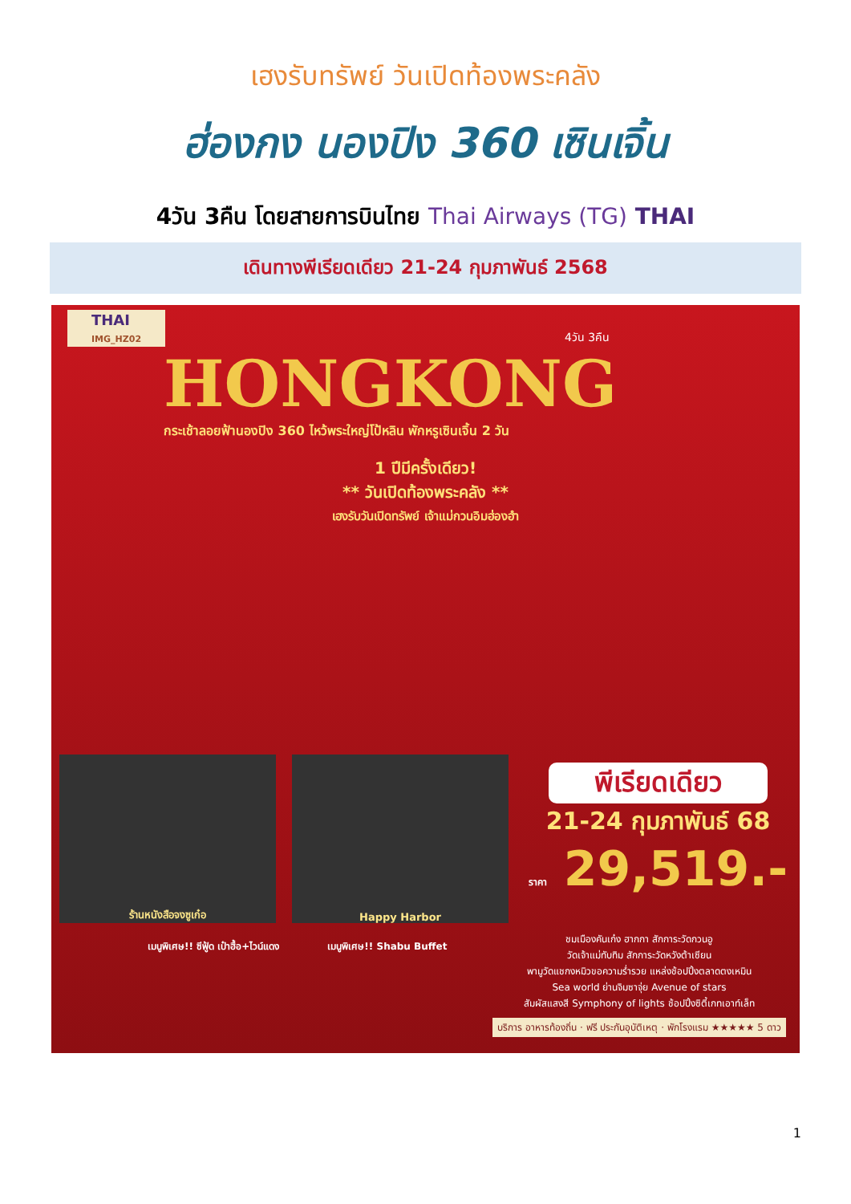เฮงรับทรัพย์ วันเปิดท้องพระคลัง
ฮ่องกง นองปิง 360 เซินเจิ้น
4วัน 3คืน โดยสายการบินไทย Thai Airways (TG) THAI
เดินทางพีเรียดเดียว 21-24 กุมภาพันธ์ 2568
THAI
IMG_HZ02
4วัน 3คืน
HONGKONG
กระเช้าลอยฟ้านองปิง 360 ไหว้พระใหญ่โป้หลิน พักหรูเซินเจิ้น 2 วัน
1 ปีมีครั้งเดียว!
** วันเปิดท้องพระคลัง **
เฮงรับวันเปิดทรัพย์ เจ้าแม่กวนอิมฮ่องฮำ
ร้านหนังสือจงซูเก๋อ Happy Harbor
พีเรียดเดียว
21-24 กุมภาพันธ์ 68
ราคา 29,519.-
เมนูพิเศษ!! ซีฟู้ด เป๋าฮื้อ+ไวน์แดง
เมนูพิเศษ!! Shabu Buffet
ชมเมืองคันเก๋ง ฮากกา สักการะวัดกวนอู
วัดเจ้าแม่ทับทิม สักการะวัดหวังต้าเซียน
พามูวัดแชกงหมิวขอความร่ำรวย แหล่งช้อปปิ้งตลาดตงเหมิน
Sea world ย่านจิมซาจุ่ย Avenue of stars
สัมผัสแสงสี Symphony of lights ช้อปปิ้งซิตี้เกทเอาท์เล็ท
บริการ อาหารท้องถิ่น · ฟรี ประกันอุบัติเหตุ · พักโรงแรม ★★★★★ 5 ดาว
1